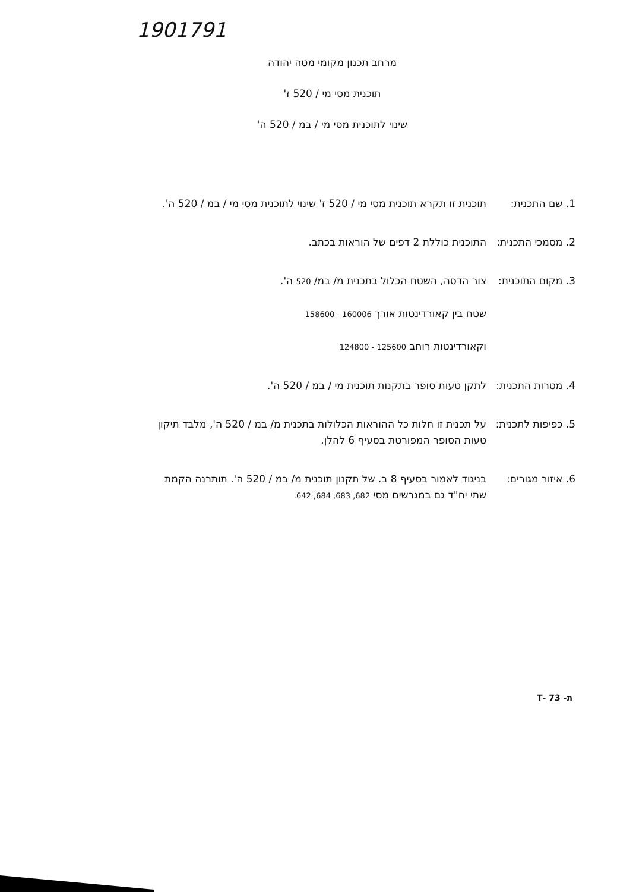1901791
מרחב תכנון מקומי מטה יהודה
תוכנית מסי מי / 520 ז'
שינוי לתוכנית מסי מי / במ / 520 ה'
1. שם התכנית: תוכנית זו תקרא תוכנית מסי מי / 520 ז' שינוי לתוכנית מסי מי / במ / 520 ה'.
2. מסמכי התכנית:
התוכנית כוללת 2 דפים של הוראות בכתב.
3. מקום התוכנית:
צור הדסה, השטח הכלול בתכנית מ/ במ/ 520 ה'.
שטח בין קאורדינטות אורך 160006 - 158600
וקאורדינטות רוחב 125600 - 124800
4. מטרות התכנית:
לתקן טעות סופר בתקנות תוכנית מי / במ / 520 ה'.
5. כפיפות לתכנית:
על תכנית זו חלות כל ההוראות הכלולות בתכנית מ/ במ / 520 ה', מלבד תיקון טעות הסופר המפורטת בסעיף 6 להלן.
6. איזור מגורים:
בניגוד לאמור בסעיף 8 ב. של תקנון תוכנית מ/ במ / 520 ה'. תותרנה הקמת שתי יח"ד גם במגרשים מסי 682, 683, 684, 642.
ת- 73 -T